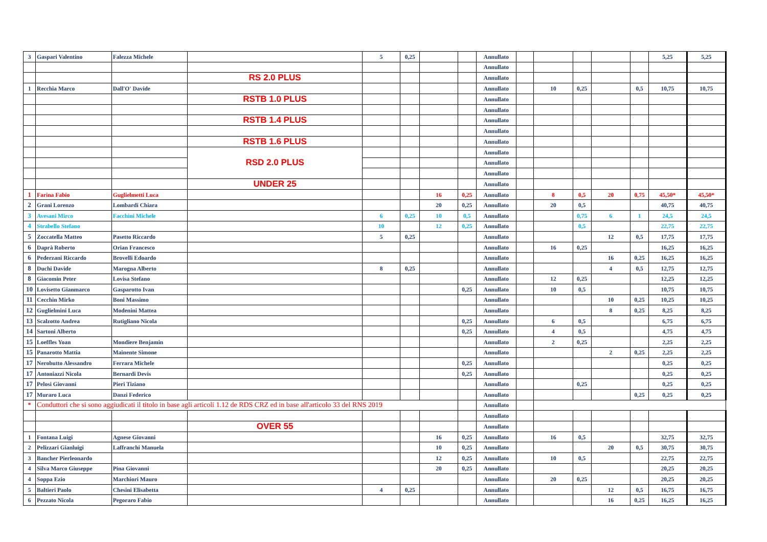| 3 | Gaspari Valentino | Falezza Michele | | 5 | 0,25 | | | Annullato | | | | | | 5,25 | 5,25 |
| | | | | | | | | Annullato | | | | | | | |
| | | | RS 2.0 PLUS | | | | | Annullato | | | | | | | |
| 1 | Recchia Marco | Dall'O' Davide | | | | | | Annullato | | 10 | 0,25 | | 0,5 | 10,75 | 10,75 |
| | | | RSTB 1.0 PLUS | | | | | Annullato | | | | | | | |
| | | | | | | | | Annullato | | | | | | | |
| | | | RSTB 1.4 PLUS | | | | | Annullato | | | | | | | |
| | | | | | | | | Annullato | | | | | | | |
| | | | RSTB 1.6 PLUS | | | | | Annullato | | | | | | | |
| | | | RSD 2.0 PLUS | | | | | Annullato | | | | | | | |
| | | | | | | | | Annullato | | | | | | | |
| | | | | | | | | Annullato | | | | | | | |
| | | | UNDER 25 | | | | | Annullato | | | | | | | |
| 1 | Farina Fabio | Guglielmetti Luca | | | | 16 | 0,25 | Annullato | | 8 | 0,5 | 20 | 0,75 | 45,50* | 45,50* |
| 2 | Grani Lorenzo | Lombardi Chiara | | | | 20 | 0,25 | Annullato | | 20 | 0,5 | | | 40,75 | 40,75 |
| 3 | Avesani Mirco | Facchini Michele | | 6 | 0,25 | 10 | 0,5 | Annullato | | | 0,75 | 6 | 1 | 24,5 | 24,5 |
| 4 | Strabello Stefano | | | 10 | | 12 | 0,25 | Annullato | | | 0,5 | | | 22,75 | 22,75 |
| 5 | Zoccatella Matteo | Pasetto Riccardo | | 5 | 0,25 | | | Annullato | | | | 12 | 0,5 | 17,75 | 17,75 |
| 6 | Daprà Roberto | Orian Francesco | | | | | | Annullato | | 16 | 0,25 | | | 16,25 | 16,25 |
| 6 | Pederzani Riccardo | Brovelli Edoardo | | | | | | Annullato | | | | 16 | 0,25 | 16,25 | 16,25 |
| 8 | Duchi Davide | Marogna Alberto | | 8 | 0,25 | | | Annullato | | | | 4 | 0,5 | 12,75 | 12,75 |
| 8 | Giacomin Peter | Lovisa Stefano | | | | | | Annullato | | 12 | 0,25 | | | 12,25 | 12,25 |
| 10 | Lovisetto Gianmarco | Gasparotto Ivan | | | | | 0,25 | Annullato | | 10 | 0,5 | | | 10,75 | 10,75 |
| 11 | Cecchin Mirko | Boni Massimo | | | | | | Annullato | | | | 10 | 0,25 | 10,25 | 10,25 |
| 12 | Guglielmini Luca | Modenini Mattea | | | | | | Annullato | | | | 8 | 0,25 | 8,25 | 8,25 |
| 13 | Scalzotto Andrea | Rutigliano Nicola | | | | | 0,25 | Annullato | | 6 | 0,5 | | | 6,75 | 6,75 |
| 14 | Sartoni Alberto | | | | | | 0,25 | Annullato | | 4 | 0,5 | | | 4,75 | 4,75 |
| 15 | Loeffles Yoan | Mondiere Benjamin | | | | | | Annullato | | 2 | 0,25 | | | 2,25 | 2,25 |
| 15 | Panarotto Mattia | Mainente Simone | | | | | | Annullato | | | | 2 | 0,25 | 2,25 | 2,25 |
| 17 | Nerobutto Alessandro | Ferrara Michele | | | | | 0,25 | Annullato | | | | | | 0,25 | 0,25 |
| 17 | Antoniazzi Nicola | Bernardi Devis | | | | | 0,25 | Annullato | | | | | | 0,25 | 0,25 |
| 17 | Pelosi Giovanni | Pieri Tiziano | | | | | | Annullato | | | 0,25 | | | 0,25 | 0,25 |
| 17 | Muraro Luca | Danzi Federico | | | | | | Annullato | | | | | 0,25 | 0,25 | 0,25 |
| * | Conduttori che si sono aggiudicati il titolo in base agli articoli 1.12 de RDS CRZ ed in base all'articolo 33 del RNS 2019 | | | | | | | Annullato | | | | | | | |
| | | | | | | | | Annullato | | | | | | | |
| | | | OVER 55 | | | | | Annullato | | | | | | | |
| 1 | Fontana Luigi | Agnese Giovanni | | | | 16 | 0,25 | Annullato | | 16 | 0,5 | | | 32,75 | 32,75 |
| 2 | Pelizzari Gianluigi | Laffranchi Manuela | | | | 10 | 0,25 | Annullato | | | | 20 | 0,5 | 30,75 | 30,75 |
| 3 | Bancher Pierleonardo | | | | | 12 | 0,25 | Annullato | | 10 | 0,5 | | | 22,75 | 22,75 |
| 4 | Silva Marco Giuseppe | Pina Giovanni | | | | 20 | 0,25 | Annullato | | | | | | 20,25 | 20,25 |
| 4 | Soppa Ezio | Marchiori Mauro | | | | | | Annullato | | 20 | 0,25 | | | 20,25 | 20,25 |
| 5 | Baltieri Paolo | Chesini Elisabetta | | 4 | 0,25 | | | Annullato | | | | 12 | 0,5 | 16,75 | 16,75 |
| 6 | Pezzato Nicola | Pegoraro Fabio | | | | | | Annullato | | | | 16 | 0,25 | 16,25 | 16,25 |